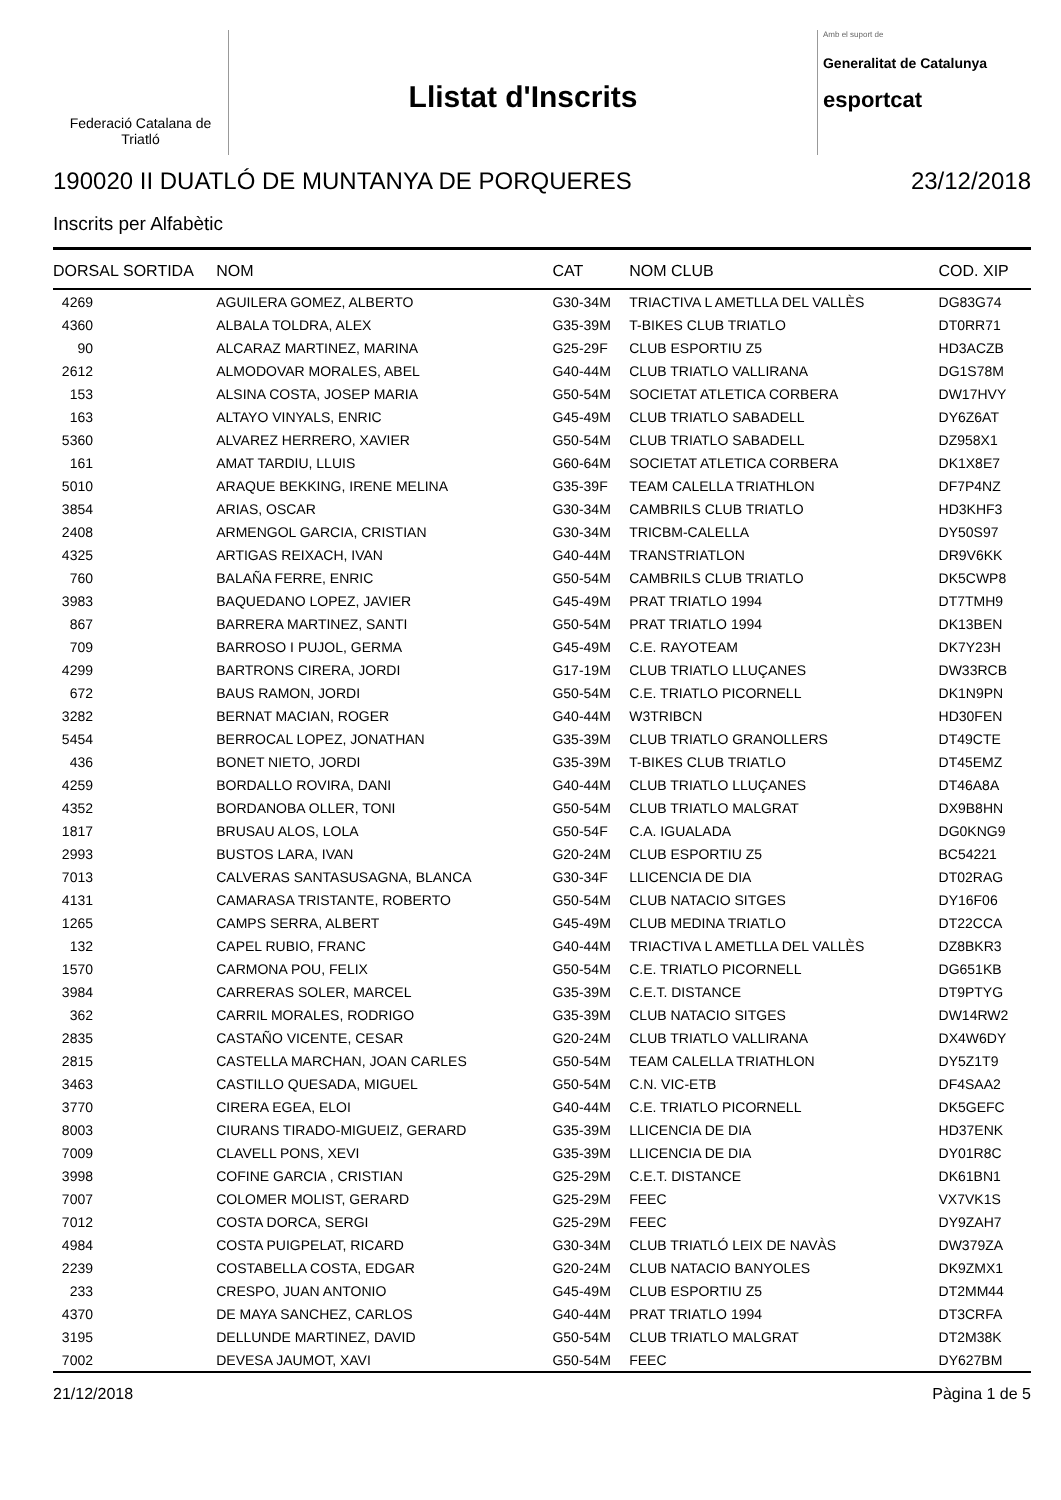Federació Catalana de Triatló
Llistat d'Inscrits
Amb el suport de
Generalitat de Catalunya
esportcat
190020 II DUATLÓ DE MUNTANYA DE PORQUERES 23/12/2018
Inscrits per Alfabètic
| DORSAL | SORTIDA | NOM | CAT | NOM CLUB | COD. XIP |
| --- | --- | --- | --- | --- | --- |
| 4269 | | AGUILERA GOMEZ, ALBERTO | G30-34M | TRIACTIVA L AMETLLA DEL VALLÈS | DG83G74 |
| 4360 | | ALBALA TOLDRA, ALEX | G35-39M | T-BIKES CLUB TRIATLO | DT0RR71 |
| 90 | | ALCARAZ MARTINEZ, MARINA | G25-29F | CLUB ESPORTIU Z5 | HD3ACZB |
| 2612 | | ALMODOVAR MORALES, ABEL | G40-44M | CLUB TRIATLO VALLIRANA | DG1S78M |
| 153 | | ALSINA COSTA, JOSEP MARIA | G50-54M | SOCIETAT ATLETICA CORBERA | DW17HVY |
| 163 | | ALTAYO VINYALS, ENRIC | G45-49M | CLUB TRIATLO SABADELL | DY6Z6AT |
| 5360 | | ALVAREZ HERRERO, XAVIER | G50-54M | CLUB TRIATLO SABADELL | DZ958X1 |
| 161 | | AMAT TARDIU, LLUIS | G60-64M | SOCIETAT ATLETICA CORBERA | DK1X8E7 |
| 5010 | | ARAQUE BEKKING, IRENE MELINA | G35-39F | TEAM CALELLA TRIATHLON | DF7P4NZ |
| 3854 | | ARIAS, OSCAR | G30-34M | CAMBRILS CLUB TRIATLO | HD3KHF3 |
| 2408 | | ARMENGOL GARCIA, CRISTIAN | G30-34M | TRICBM-CALELLA | DY50S97 |
| 4325 | | ARTIGAS REIXACH, IVAN | G40-44M | TRANSTRIATLON | DR9V6KK |
| 760 | | BALAÑA FERRE, ENRIC | G50-54M | CAMBRILS CLUB TRIATLO | DK5CWP8 |
| 3983 | | BAQUEDANO LOPEZ, JAVIER | G45-49M | PRAT TRIATLO 1994 | DT7TMH9 |
| 867 | | BARRERA MARTINEZ, SANTI | G50-54M | PRAT TRIATLO 1994 | DK13BEN |
| 709 | | BARROSO I PUJOL, GERMA | G45-49M | C.E. RAYOTEAM | DK7Y23H |
| 4299 | | BARTRONS CIRERA, JORDI | G17-19M | CLUB TRIATLO LLUÇANES | DW33RCB |
| 672 | | BAUS RAMON, JORDI | G50-54M | C.E. TRIATLO PICORNELL | DK1N9PN |
| 3282 | | BERNAT MACIAN, ROGER | G40-44M | W3TRIBCN | HD30FEN |
| 5454 | | BERROCAL LOPEZ, JONATHAN | G35-39M | CLUB TRIATLO GRANOLLERS | DT49CTE |
| 436 | | BONET NIETO, JORDI | G35-39M | T-BIKES CLUB TRIATLO | DT45EMZ |
| 4259 | | BORDALLO ROVIRA, DANI | G40-44M | CLUB TRIATLO LLUÇANES | DT46A8A |
| 4352 | | BORDANOBA OLLER, TONI | G50-54M | CLUB TRIATLO MALGRAT | DX9B8HN |
| 1817 | | BRUSAU ALOS, LOLA | G50-54F | C.A. IGUALADA | DG0KNG9 |
| 2993 | | BUSTOS LARA, IVAN | G20-24M | CLUB ESPORTIU Z5 | BC54221 |
| 7013 | | CALVERAS SANTASUSAGNA, BLANCA | G30-34F | LLICENCIA DE DIA | DT02RAG |
| 4131 | | CAMARASA TRISTANTE, ROBERTO | G50-54M | CLUB NATACIO SITGES | DY16F06 |
| 1265 | | CAMPS SERRA, ALBERT | G45-49M | CLUB MEDINA TRIATLO | DT22CCA |
| 132 | | CAPEL RUBIO, FRANC | G40-44M | TRIACTIVA L AMETLLA DEL VALLÈS | DZ8BKR3 |
| 1570 | | CARMONA POU, FELIX | G50-54M | C.E. TRIATLO PICORNELL | DG651KB |
| 3984 | | CARRERAS SOLER, MARCEL | G35-39M | C.E.T. DISTANCE | DT9PTYG |
| 362 | | CARRIL MORALES, RODRIGO | G35-39M | CLUB NATACIO SITGES | DW14RW2 |
| 2835 | | CASTAÑO VICENTE, CESAR | G20-24M | CLUB TRIATLO VALLIRANA | DX4W6DY |
| 2815 | | CASTELLA MARCHAN, JOAN CARLES | G50-54M | TEAM CALELLA TRIATHLON | DY5Z1T9 |
| 3463 | | CASTILLO QUESADA, MIGUEL | G50-54M | C.N. VIC-ETB | DF4SAA2 |
| 3770 | | CIRERA EGEA, ELOI | G40-44M | C.E. TRIATLO PICORNELL | DK5GEFC |
| 8003 | | CIURANS TIRADO-MIGUEIZ, GERARD | G35-39M | LLICENCIA DE DIA | HD37ENK |
| 7009 | | CLAVELL PONS, XEVI | G35-39M | LLICENCIA DE DIA | DY01R8C |
| 3998 | | COFINE GARCIA , CRISTIAN | G25-29M | C.E.T. DISTANCE | DK61BN1 |
| 7007 | | COLOMER MOLIST, GERARD | G25-29M | FEEC | VX7VK1S |
| 7012 | | COSTA DORCA, SERGI | G25-29M | FEEC | DY9ZAH7 |
| 4984 | | COSTA PUIGPELAT, RICARD | G30-34M | CLUB TRIATLÓ LEIX DE NAVÀS | DW379ZA |
| 2239 | | COSTABELLA COSTA, EDGAR | G20-24M | CLUB NATACIO BANYOLES | DK9ZMX1 |
| 233 | | CRESPO, JUAN ANTONIO | G45-49M | CLUB ESPORTIU Z5 | DT2MM44 |
| 4370 | | DE MAYA SANCHEZ, CARLOS | G40-44M | PRAT TRIATLO 1994 | DT3CRFA |
| 3195 | | DELLUNDE MARTINEZ, DAVID | G50-54M | CLUB TRIATLO MALGRAT | DT2M38K |
| 7002 | | DEVESA JAUMOT, XAVI | G50-54M | FEEC | DY627BM |
21/12/2018 Pàgina 1 de 5